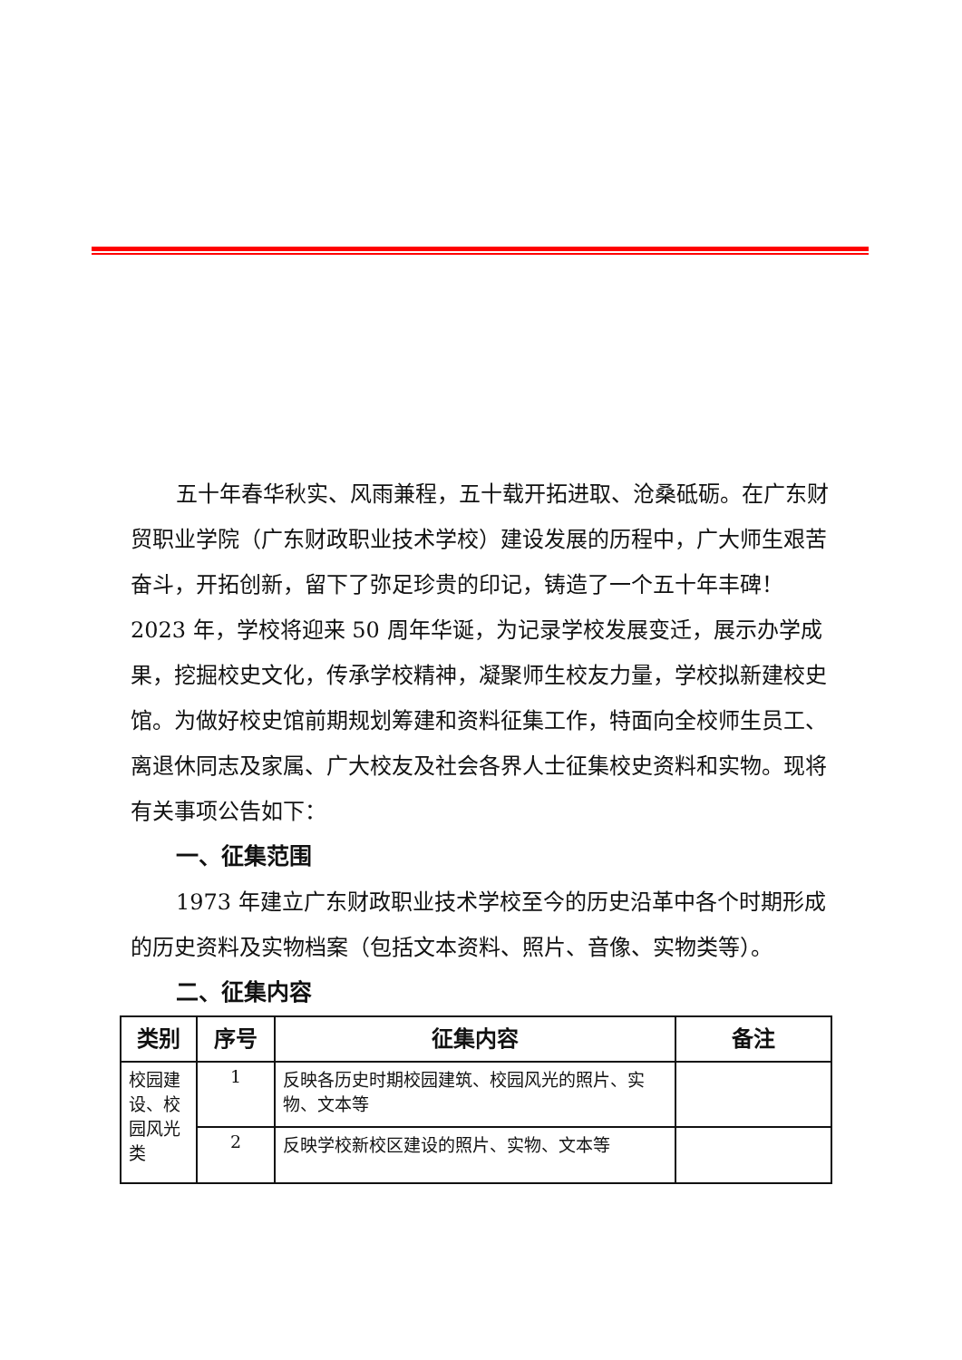五十年春华秋实、风雨兼程，五十载开拓进取、沧桑砥砺。在广东财贸职业学院（广东财政职业技术学校）建设发展的历程中，广大师生艰苦奋斗，开拓创新，留下了弥足珍贵的印记，铸造了一个五十年丰碑！2023 年，学校将迎来 50 周年华诞，为记录学校发展变迁，展示办学成果，挖掘校史文化，传承学校精神，凝聚师生校友力量，学校拟新建校史馆。为做好校史馆前期规划筹建和资料征集工作，特面向全校师生员工、离退休同志及家属、广大校友及社会各界人士征集校史资料和实物。现将有关事项公告如下：
一、征集范围
1973 年建立广东财政职业技术学校至今的历史沿革中各个时期形成的历史资料及实物档案（包括文本资料、照片、音像、实物类等）。
二、征集内容
| 类别 | 序号 | 征集内容 | 备注 |
| --- | --- | --- | --- |
| 校园建设、校园风光类 | 1 | 反映各历史时期校园建筑、校园风光的照片、实物、文本等 | |
| | 2 | 反映学校新校区建设的照片、实物、文本等 | |